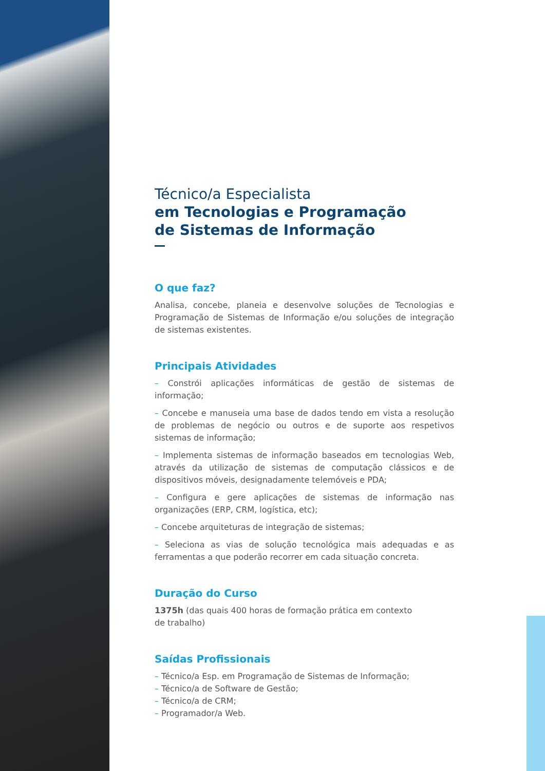Técnico/a Especialista
em Tecnologias e Programação
de Sistemas de Informação
O que faz?
Analisa, concebe, planeia e desenvolve soluções de Tecnologias e Programação de Sistemas de Informação e/ou soluções de integração de sistemas existentes.
Principais Atividades
– Constrói aplicações informáticas de gestão de sistemas de informação;
– Concebe e manuseia uma base de dados tendo em vista a resolução de problemas de negócio ou outros e de suporte aos respetivos sistemas de informação;
– Implementa sistemas de informação baseados em tecnologias Web, através da utilização de sistemas de computação clássicos e de dispositivos móveis, designadamente telemóveis e PDA;
– Configura e gere aplicações de sistemas de informação nas organizações (ERP, CRM, logística, etc);
– Concebe arquiteturas de integração de sistemas;
– Seleciona as vias de solução tecnológica mais adequadas e as ferramentas a que poderão recorrer em cada situação concreta.
Duração do Curso
1375h (das quais 400 horas de formação prática em contexto
de trabalho)
Saídas Profissionais
– Técnico/a Esp. em Programação de Sistemas de Informação;
– Técnico/a de Software de Gestão;
– Técnico/a de CRM;
– Programador/a Web.